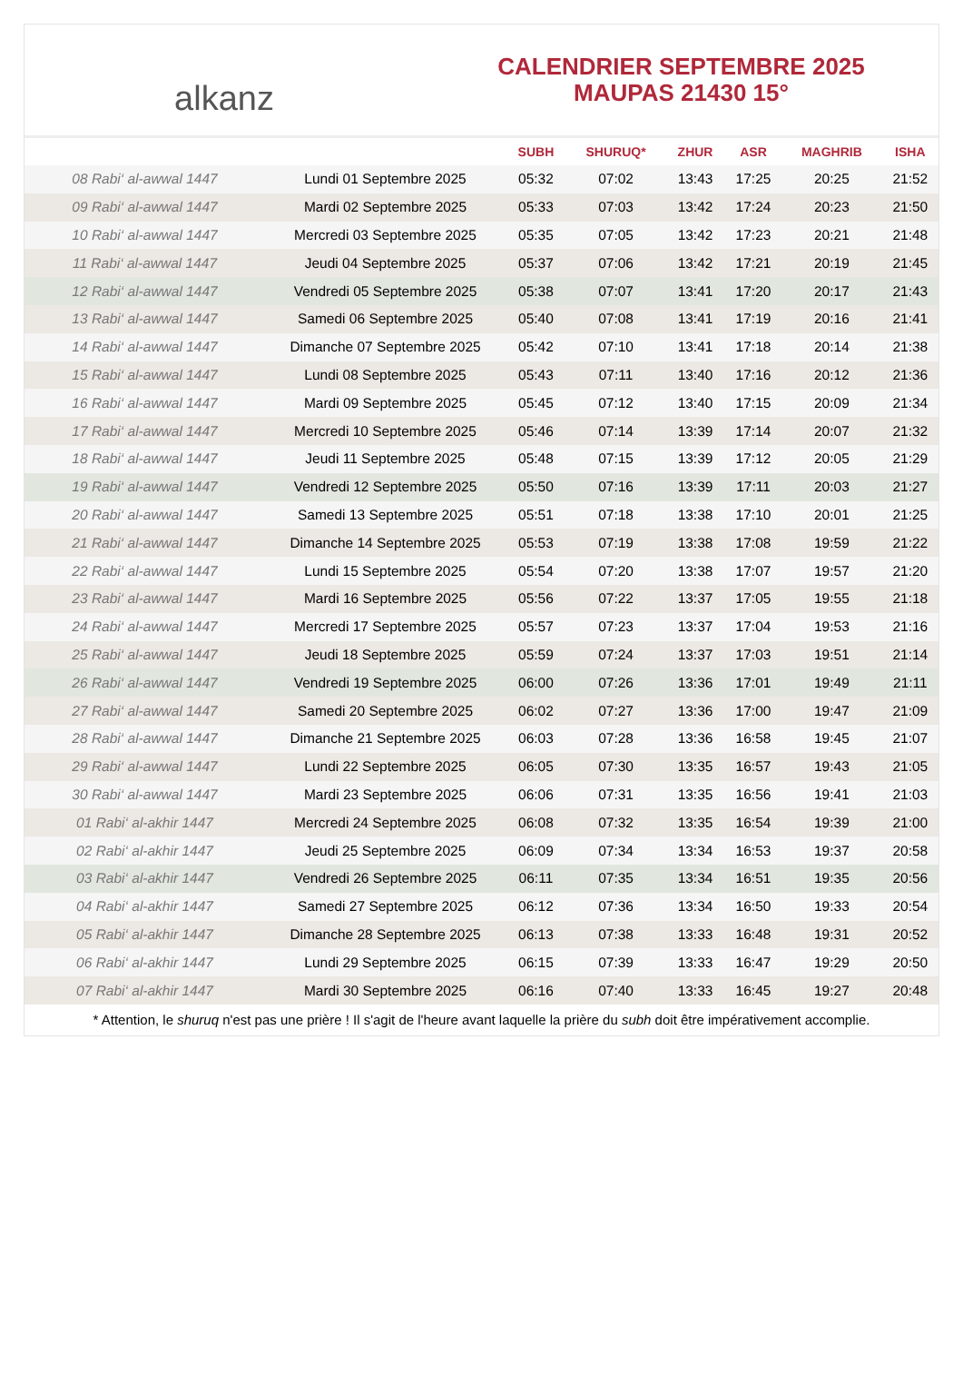alkanz
CALENDRIER SEPTEMBRE 2025
MAUPAS 21430 15°
| | | SUBH | SHURUQ* | ZHUR | ASR | MAGHRIB | ISHA |
| --- | --- | --- | --- | --- | --- | --- | --- |
| 08 Rabi‘ al-awwal 1447 | Lundi 01 Septembre 2025 | 05:32 | 07:02 | 13:43 | 17:25 | 20:25 | 21:52 |
| 09 Rabi‘ al-awwal 1447 | Mardi 02 Septembre 2025 | 05:33 | 07:03 | 13:42 | 17:24 | 20:23 | 21:50 |
| 10 Rabi‘ al-awwal 1447 | Mercredi 03 Septembre 2025 | 05:35 | 07:05 | 13:42 | 17:23 | 20:21 | 21:48 |
| 11 Rabi‘ al-awwal 1447 | Jeudi 04 Septembre 2025 | 05:37 | 07:06 | 13:42 | 17:21 | 20:19 | 21:45 |
| 12 Rabi‘ al-awwal 1447 | Vendredi 05 Septembre 2025 | 05:38 | 07:07 | 13:41 | 17:20 | 20:17 | 21:43 |
| 13 Rabi‘ al-awwal 1447 | Samedi 06 Septembre 2025 | 05:40 | 07:08 | 13:41 | 17:19 | 20:16 | 21:41 |
| 14 Rabi‘ al-awwal 1447 | Dimanche 07 Septembre 2025 | 05:42 | 07:10 | 13:41 | 17:18 | 20:14 | 21:38 |
| 15 Rabi‘ al-awwal 1447 | Lundi 08 Septembre 2025 | 05:43 | 07:11 | 13:40 | 17:16 | 20:12 | 21:36 |
| 16 Rabi‘ al-awwal 1447 | Mardi 09 Septembre 2025 | 05:45 | 07:12 | 13:40 | 17:15 | 20:09 | 21:34 |
| 17 Rabi‘ al-awwal 1447 | Mercredi 10 Septembre 2025 | 05:46 | 07:14 | 13:39 | 17:14 | 20:07 | 21:32 |
| 18 Rabi‘ al-awwal 1447 | Jeudi 11 Septembre 2025 | 05:48 | 07:15 | 13:39 | 17:12 | 20:05 | 21:29 |
| 19 Rabi‘ al-awwal 1447 | Vendredi 12 Septembre 2025 | 05:50 | 07:16 | 13:39 | 17:11 | 20:03 | 21:27 |
| 20 Rabi‘ al-awwal 1447 | Samedi 13 Septembre 2025 | 05:51 | 07:18 | 13:38 | 17:10 | 20:01 | 21:25 |
| 21 Rabi‘ al-awwal 1447 | Dimanche 14 Septembre 2025 | 05:53 | 07:19 | 13:38 | 17:08 | 19:59 | 21:22 |
| 22 Rabi‘ al-awwal 1447 | Lundi 15 Septembre 2025 | 05:54 | 07:20 | 13:38 | 17:07 | 19:57 | 21:20 |
| 23 Rabi‘ al-awwal 1447 | Mardi 16 Septembre 2025 | 05:56 | 07:22 | 13:37 | 17:05 | 19:55 | 21:18 |
| 24 Rabi‘ al-awwal 1447 | Mercredi 17 Septembre 2025 | 05:57 | 07:23 | 13:37 | 17:04 | 19:53 | 21:16 |
| 25 Rabi‘ al-awwal 1447 | Jeudi 18 Septembre 2025 | 05:59 | 07:24 | 13:37 | 17:03 | 19:51 | 21:14 |
| 26 Rabi‘ al-awwal 1447 | Vendredi 19 Septembre 2025 | 06:00 | 07:26 | 13:36 | 17:01 | 19:49 | 21:11 |
| 27 Rabi‘ al-awwal 1447 | Samedi 20 Septembre 2025 | 06:02 | 07:27 | 13:36 | 17:00 | 19:47 | 21:09 |
| 28 Rabi‘ al-awwal 1447 | Dimanche 21 Septembre 2025 | 06:03 | 07:28 | 13:36 | 16:58 | 19:45 | 21:07 |
| 29 Rabi‘ al-awwal 1447 | Lundi 22 Septembre 2025 | 06:05 | 07:30 | 13:35 | 16:57 | 19:43 | 21:05 |
| 30 Rabi‘ al-awwal 1447 | Mardi 23 Septembre 2025 | 06:06 | 07:31 | 13:35 | 16:56 | 19:41 | 21:03 |
| 01 Rabi‘ al-akhir 1447 | Mercredi 24 Septembre 2025 | 06:08 | 07:32 | 13:35 | 16:54 | 19:39 | 21:00 |
| 02 Rabi‘ al-akhir 1447 | Jeudi 25 Septembre 2025 | 06:09 | 07:34 | 13:34 | 16:53 | 19:37 | 20:58 |
| 03 Rabi‘ al-akhir 1447 | Vendredi 26 Septembre 2025 | 06:11 | 07:35 | 13:34 | 16:51 | 19:35 | 20:56 |
| 04 Rabi‘ al-akhir 1447 | Samedi 27 Septembre 2025 | 06:12 | 07:36 | 13:34 | 16:50 | 19:33 | 20:54 |
| 05 Rabi‘ al-akhir 1447 | Dimanche 28 Septembre 2025 | 06:13 | 07:38 | 13:33 | 16:48 | 19:31 | 20:52 |
| 06 Rabi‘ al-akhir 1447 | Lundi 29 Septembre 2025 | 06:15 | 07:39 | 13:33 | 16:47 | 19:29 | 20:50 |
| 07 Rabi‘ al-akhir 1447 | Mardi 30 Septembre 2025 | 06:16 | 07:40 | 13:33 | 16:45 | 19:27 | 20:48 |
* Attention, le shuruq n'est pas une prière ! Il s'agit de l'heure avant laquelle la prière du subh doit être impérativement accomplie.